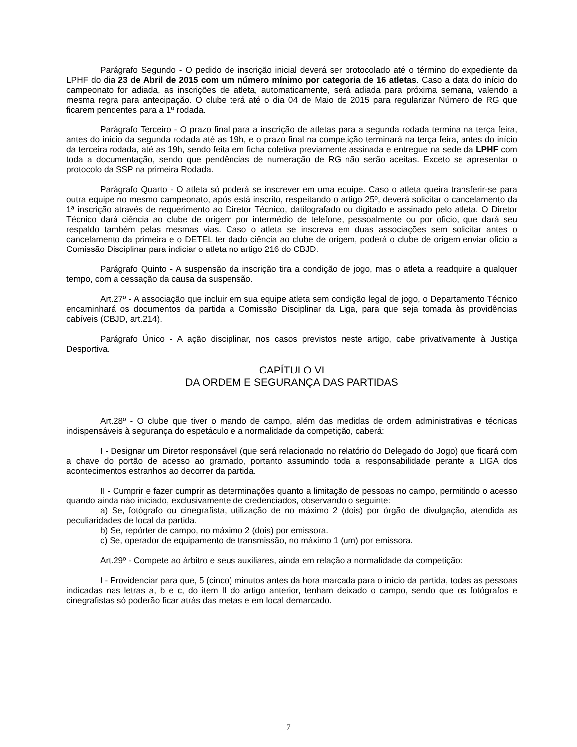Parágrafo Segundo - O pedido de inscrição inicial deverá ser protocolado até o término do expediente da LPHF do dia 23 de Abril de 2015 com um número mínimo por categoria de 16 atletas. Caso a data do início do campeonato for adiada, as inscrições de atleta, automaticamente, será adiada para próxima semana, valendo a mesma regra para antecipação. O clube terá até o dia 04 de Maio de 2015 para regularizar Número de RG que ficarem pendentes para a 1º rodada.
Parágrafo Terceiro - O prazo final para a inscrição de atletas para a segunda rodada termina na terça feira, antes do início da segunda rodada até as 19h, e o prazo final na competição terminará na terça feira, antes do início da terceira rodada, até as 19h, sendo feita em ficha coletiva previamente assinada e entregue na sede da LPHF com toda a documentação, sendo que pendências de numeração de RG não serão aceitas. Exceto se apresentar o protocolo da SSP na primeira Rodada.
Parágrafo Quarto - O atleta só poderá se inscrever em uma equipe. Caso o atleta queira transferir-se para outra equipe no mesmo campeonato, após está inscrito, respeitando o artigo 25º, deverá solicitar o cancelamento da 1ª inscrição através de requerimento ao Diretor Técnico, datilografado ou digitado e assinado pelo atleta. O Diretor Técnico dará ciência ao clube de origem por intermédio de telefone, pessoalmente ou por oficio, que dará seu respaldo também pelas mesmas vias. Caso o atleta se inscreva em duas associações sem solicitar antes o cancelamento da primeira e o DETEL ter dado ciência ao clube de origem, poderá o clube de origem enviar oficio a Comissão Disciplinar para indiciar o atleta no artigo 216 do CBJD.
Parágrafo Quinto - A suspensão da inscrição tira a condição de jogo, mas o atleta a readquire a qualquer tempo, com a cessação da causa da suspensão.
Art.27º - A associação que incluir em sua equipe atleta sem condição legal de jogo, o Departamento Técnico encaminhará os documentos da partida a Comissão Disciplinar da Liga, para que seja tomada às providências cabíveis (CBJD, art.214).
Parágrafo Único - A ação disciplinar, nos casos previstos neste artigo, cabe privativamente à Justiça Desportiva.
CAPÍTULO VI
DA ORDEM E SEGURANÇA DAS PARTIDAS
Art.28º - O clube que tiver o mando de campo, além das medidas de ordem administrativas e técnicas indispensáveis à segurança do espetáculo e a normalidade da competição, caberá:
I - Designar um Diretor responsável (que será relacionado no relatório do Delegado do Jogo) que ficará com a chave do portão de acesso ao gramado, portanto assumindo toda a responsabilidade perante a LIGA dos acontecimentos estranhos ao decorrer da partida.
II - Cumprir e fazer cumprir as determinações quanto a limitação de pessoas no campo, permitindo o acesso quando ainda não iniciado, exclusivamente de credenciados, observando o seguinte:
a) Se, fotógrafo ou cinegrafista, utilização de no máximo 2 (dois) por órgão de divulgação, atendida as peculiaridades de local da partida.
b) Se, repórter de campo, no máximo 2 (dois) por emissora.
c) Se, operador de equipamento de transmissão, no máximo 1 (um) por emissora.
Art.29º - Compete ao árbitro e seus auxiliares, ainda em relação a normalidade da competição:
I - Providenciar para que, 5 (cinco) minutos antes da hora marcada para o início da partida, todas as pessoas indicadas nas letras a, b e c, do item II do artigo anterior, tenham deixado o campo, sendo que os fotógrafos e cinegrafistas só poderão ficar atrás das metas e em local demarcado.
7